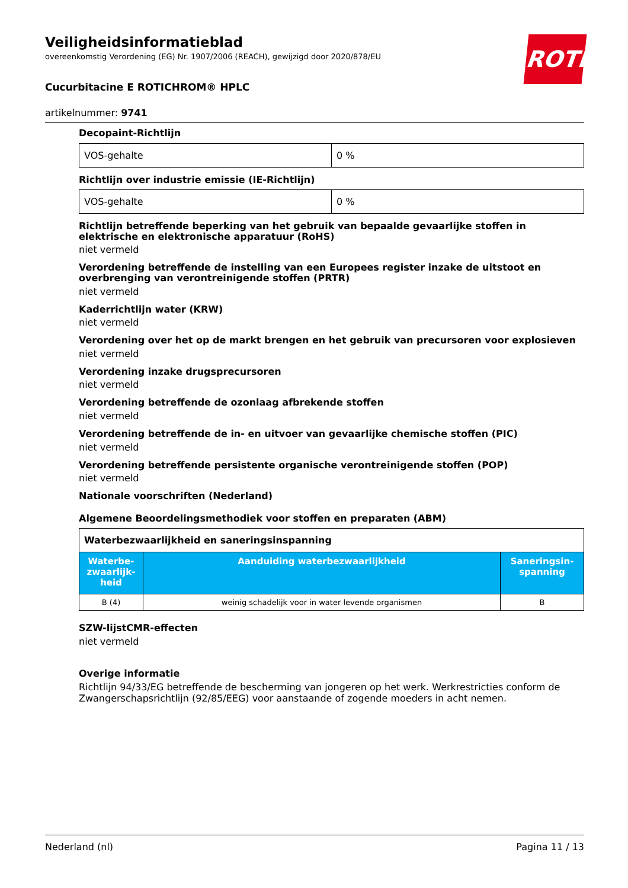Veiligheidsinformatieblad
overeenkomstig Verordening (EG) Nr. 1907/2006 (REACH), gewijzigd door 2020/878/EU
Cucurbitacine E ROTICHROM® HPLC
artikelnummer: 9741
ROTH
Decopaint-Richtlijn
| VOS-gehalte | 0 % |
Richtlijn over industrie emissie (IE-Richtlijn)
| VOS-gehalte | 0 % |
Richtlijn betreffende beperking van het gebruik van bepaalde gevaarlijke stoffen in elektrische en elektronische apparatuur (RoHS)
niet vermeld
Verordening betreffende de instelling van een Europees register inzake de uitstoot en overbrenging van verontreinigende stoffen (PRTR)
niet vermeld
Kaderrichtlijn water (KRW)
niet vermeld
Verordening over het op de markt brengen en het gebruik van precursoren voor explosieven
niet vermeld
Verordening inzake drugsprecursoren
niet vermeld
Verordening betreffende de ozonlaag afbrekende stoffen
niet vermeld
Verordening betreffende de in- en uitvoer van gevaarlijke chemische stoffen (PIC)
niet vermeld
Verordening betreffende persistente organische verontreinigende stoffen (POP)
niet vermeld
Nationale voorschriften (Nederland)
Algemene Beoordelingsmethodiek voor stoffen en preparaten (ABM)
| Waterbezwaarlijkheid en saneringsinspanning | | |
| Waterbe­zwaarlijk­heid | Aanduiding waterbezwaarlijkheid | Saneringsin­spanning |
| B (4) | weinig schadelijk voor in water levende organismen | B |
SZW-lijstCMR-effecten
niet vermeld
Overige informatie
Richtlijn 94/33/EG betreffende de bescherming van jongeren op het werk. Werkrestricties conform de Zwangerschapsrichtlijn (92/85/EEG) voor aanstaande of zogende moeders in acht nemen.
Nederland (nl) Pagina 11 / 13